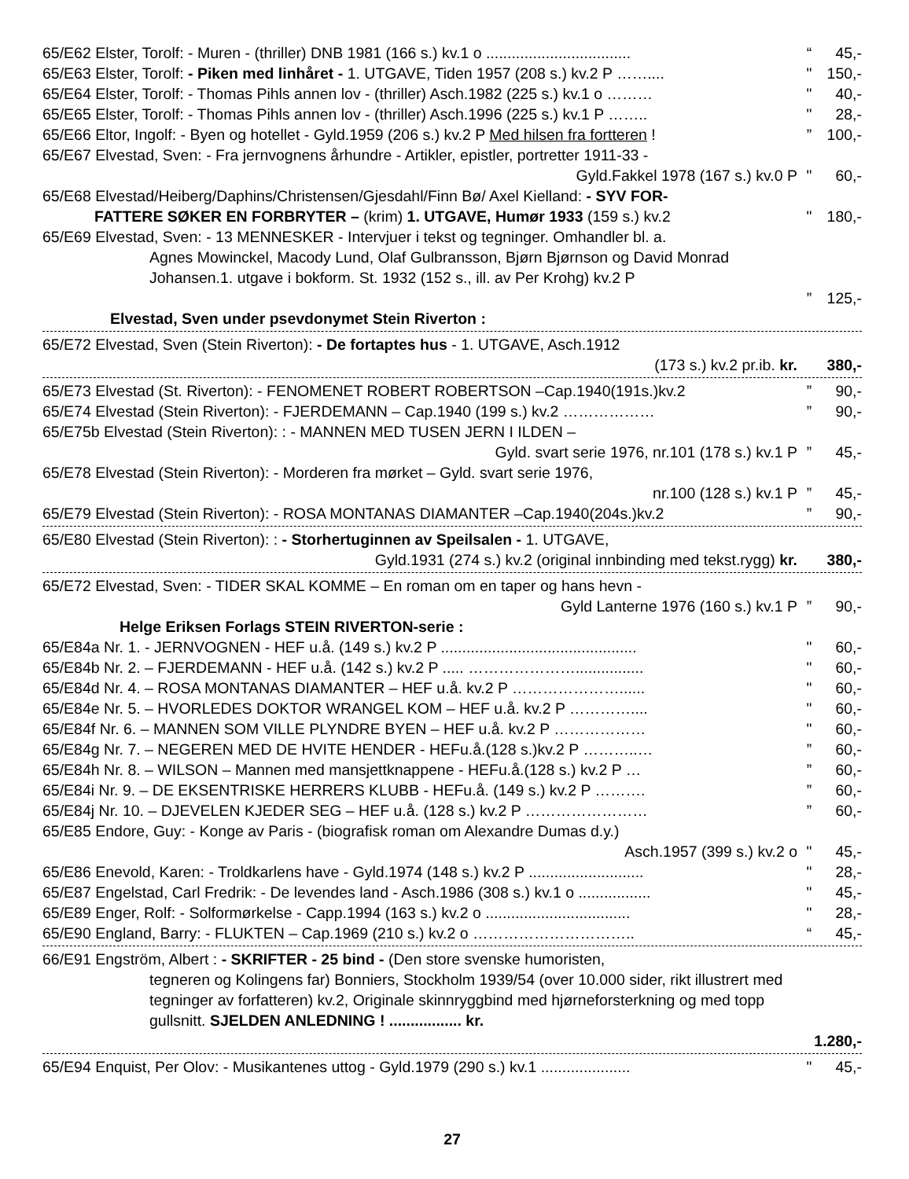| 65/E62 Elster, Torolf: - Muren - (thriller) DNB 1981 (166 s.) kv.1 o .................................. | “ | 45,- |
| 65/E63 Elster, Torolf: - Piken med linhåret - 1. UTGAVE, Tiden 1957 (208 s.) kv.2 P …….... | " | 150,- |
| 65/E64 Elster, Torolf: - Thomas Pihls annen lov - (thriller) Asch.1982 (225 s.) kv.1 o ……… | " | 40,- |
| 65/E65 Elster, Torolf: - Thomas Pihls annen lov - (thriller) Asch.1996 (225 s.) kv.1 P …….. | " | 28,- |
| 65/E66 Eltor, Ingolf: - Byen og hotellet - Gyld.1959 (206 s.) kv.2 P Med hilsen fra fortteren ! | ” | 100,- |
| 65/E67 Elvestad, Sven: - Fra jernvognens århundre - Artikler, epistler, portretter 1911-33 - Gyld.Fakkel 1978 (167 s.) kv.0 P | " | 60,- |
| 65/E68 Elvestad/Heiberg/Daphins/Christensen/Gjesdahl/Finn Bø/ Axel Kielland: - SYV FOR- FATTERE SØKER EN FORBRYTER – (krim) 1. UTGAVE, Humør 1933 (159 s.) kv.2 | " | 180,- |
| 65/E69 Elvestad, Sven: - 13 MENNESKER - Intervjuer i tekst og tegninger. Omhandler bl. a. Agnes Mowinckel, Macody Lund, Olaf Gulbransson, Bjørn Bjørnson og David Monrad Johansen.1. utgave i bokform. St. 1932 (152 s., ill. av Per Krohg) kv.2 P | ” | 125,- |
| Elvestad, Sven under psevdonymet Stein Riverton : | | |
| 65/E72 Elvestad, Sven (Stein Riverton): - De fortaptes hus - 1. UTGAVE, Asch.1912 (173 s.) kv.2 pr.ib. kr. | | 380,- |
| 65/E73 Elvestad (St. Riverton): - FENOMENET ROBERT ROBERTSON –Cap.1940(191s.)kv.2 | ” | 90,- |
| 65/E74 Elvestad (Stein Riverton): - FJERDEMANN – Cap.1940 (199 s.) kv.2 ……………… | ” | 90,- |
| 65/E75b Elvestad (Stein Riverton): : - MANNEN MED TUSEN JERN I ILDEN – Gyld. svart serie 1976, nr.101 (178 s.) kv.1 P | ” | 45,- |
| 65/E78 Elvestad (Stein Riverton): - Morderen fra mørket – Gyld. svart serie 1976, nr.100 (128 s.) kv.1 P | ” | 45,- |
| 65/E79 Elvestad (Stein Riverton): - ROSA MONTANAS DIAMANTER –Cap.1940(204s.)kv.2 | ” | 90,- |
| 65/E80 Elvestad (Stein Riverton): : - Storhertuginnen av Speilsalen - 1. UTGAVE, Gyld.1931 (274 s.) kv.2 (original innbinding med tekst.rygg) kr. | | 380,- |
| 65/E72 Elvestad, Sven: - TIDER SKAL KOMME – En roman om en taper og hans hevn - Gyld Lanterne 1976 (160 s.) kv.1 P | ” | 90,- |
| Helge Eriksen Forlags STEIN RIVERTON-serie : | | |
| 65/E84a Nr. 1. - JERNVOGNEN - HEF u.å. (149 s.) kv.2 P .............................................. | " | 60,- |
| 65/E84b Nr. 2. – FJERDEMANN - HEF u.å. (142 s.) kv.2 P ..... …………………................ | " | 60,- |
| 65/E84d Nr. 4. – ROSA MONTANAS DIAMANTER – HEF u.å. kv.2 P …………………...... | " | 60,- |
| 65/E84e Nr. 5. – HVORLEDES DOKTOR WRANGEL KOM – HEF u.å. kv.2 P ………….... | " | 60,- |
| 65/E84f Nr. 6. – MANNEN SOM VILLE PLYNDRE BYEN – HEF u.å. kv.2 P ……………… | " | 60,- |
| 65/E84g Nr. 7. – NEGEREN MED DE HVITE HENDER - HEFu.å.(128 s.)kv.2 P ………..… | ” | 60,- |
| 65/E84h Nr. 8. – WILSON – Mannen med mansjettknappene - HEFu.å.(128 s.) kv.2 P … | ” | 60,- |
| 65/E84i Nr. 9. – DE EKSENTRISKE HERRERS KLUBB - HEFu.å. (149 s.) kv.2 P ………. | ” | 60,- |
| 65/E84j Nr. 10. – DJEVELEN KJEDER SEG – HEF u.å. (128 s.) kv.2 P …………………… | ” | 60,- |
| 65/E85 Endore, Guy: - Konge av Paris - (biografisk roman om Alexandre Dumas d.y.) Asch.1957 (399 s.) kv.2 o | " | 45,- |
| 65/E86 Enevold, Karen: - Troldkarlens have - Gyld.1974 (148 s.) kv.2 P ........................... | " | 28,- |
| 65/E87 Engelstad, Carl Fredrik: - De levendes land - Asch.1986 (308 s.) kv.1 o ................. | " | 45,- |
| 65/E89 Enger, Rolf: - Solformørkelse - Capp.1994 (163 s.) kv.2 o .................................. | " | 28,- |
| 65/E90 England, Barry: - FLUKTEN – Cap.1969 (210 s.) kv.2 o ………………………….. | “ | 45,- |
| 66/E91 Engström, Albert : - SKRIFTER - 25 bind - (Den store svenske humoristen, tegneren og Kolingens far) Bonniers, Stockholm 1939/54 (over 10.000 sider, rikt illustrert med tegninger av forfatteren) kv.2, Originale skinnryggbind med hjørneforsterkning og med topp gullsnitt. SJELDEN ANLEDNING ! ................. kr. | | 1.280,- |
| 65/E94 Enquist, Per Olov: - Musikantenes uttog - Gyld.1979 (290 s.) kv.1 ..................... | " | 45,- |
27